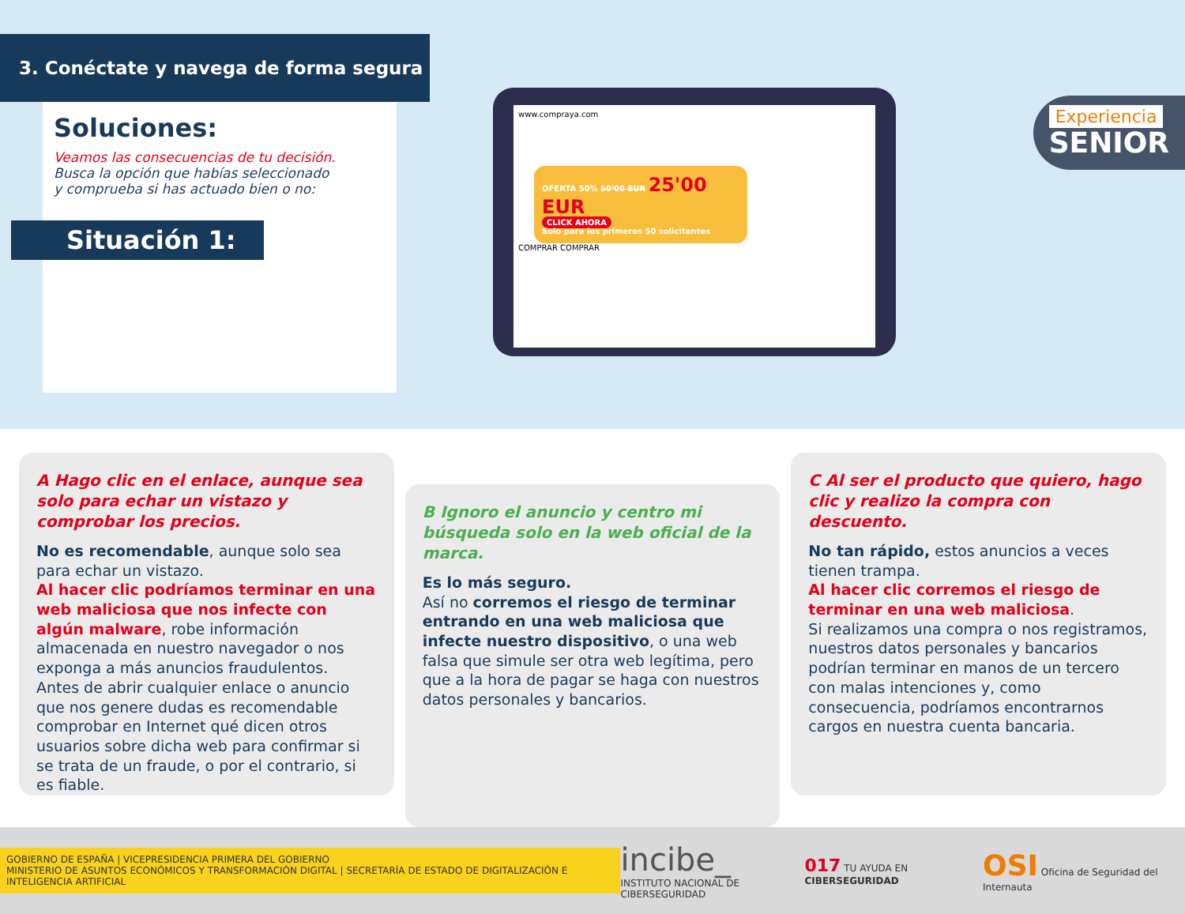3. Conéctate y navega de forma segura
Soluciones:
Veamos las consecuencias de tu decisión.
Busca la opción que habías seleccionado
y comprueba si has actuado bien o no:
Situación 1:
www.compraya.com
OFERTA 50% 50'00 EUR 25'00 EUR
CLICK AHORA
Solo para los primeros 50 solicitantes
COMPRAR COMPRAR
Experiencia
SENIOR
A Hago clic en el enlace, aunque sea solo para echar un vistazo y comprobar los precios.
No es recomendable, aunque solo sea para echar un vistazo.
Al hacer clic podríamos terminar en una web maliciosa que nos infecte con algún malware, robe información almacenada en nuestro navegador o nos exponga a más anuncios fraudulentos.
Antes de abrir cualquier enlace o anuncio que nos genere dudas es recomendable comprobar en Internet qué dicen otros usuarios sobre dicha web para confirmar si se trata de un fraude, o por el contrario, si es fiable.
B Ignoro el anuncio y centro mi búsqueda solo en la web oficial de la marca.
Es lo más seguro.
Así no corremos el riesgo de terminar entrando en una web maliciosa que infecte nuestro dispositivo, o una web falsa que simule ser otra web legítima, pero que a la hora de pagar se haga con nuestros datos personales y bancarios.
C Al ser el producto que quiero, hago clic y realizo la compra con descuento.
No tan rápido, estos anuncios a veces tienen trampa.
Al hacer clic corremos el riesgo de terminar en una web maliciosa.
Si realizamos una compra o nos registramos, nuestros datos personales y bancarios podrían terminar en manos de un tercero con malas intenciones y, como consecuencia, podríamos encontrarnos cargos en nuestra cuenta bancaria.
GOBIERNO DE ESPAÑA | VICEPRESIDENCIA PRIMERA DEL GOBIERNO
MINISTERIO DE ASUNTOS ECONÓMICOS Y TRANSFORMACIÓN DIGITAL | SECRETARÍA DE ESTADO DE DIGITALIZACIÓN E INTELIGENCIA ARTIFICIAL
incibe_
INSTITUTO NACIONAL DE CIBERSEGURIDAD
017 TU AYUDA EN CIBERSEGURIDAD
OSI Oficina de Seguridad del Internauta